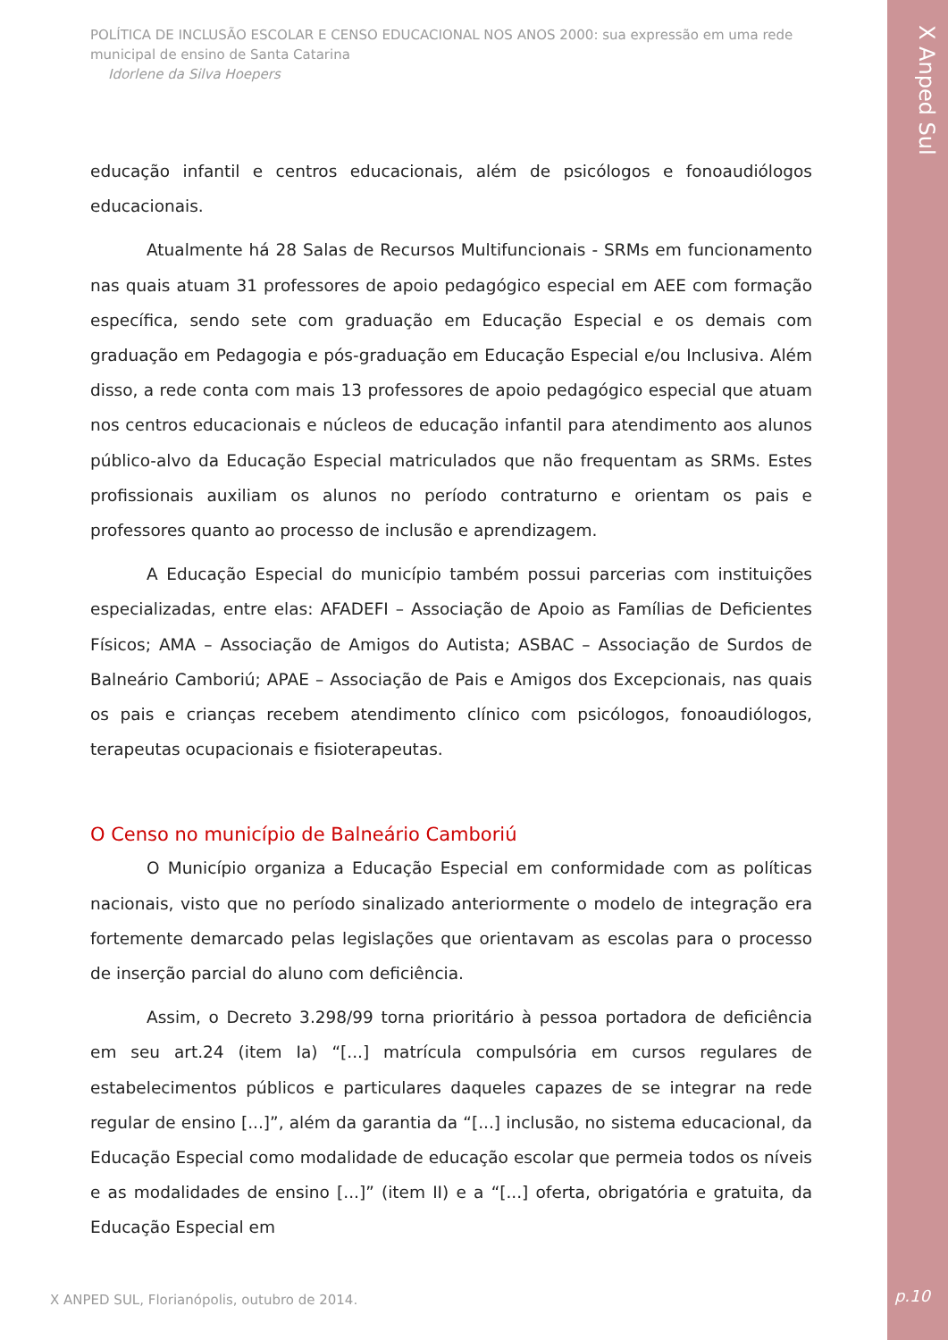POLÍTICA DE INCLUSÃO ESCOLAR E CENSO EDUCACIONAL NOS ANOS 2000: sua expressão em uma rede municipal de ensino de Santa Catarina
Idorlene da Silva Hoepers
educação infantil e centros educacionais, além de psicólogos e fonoaudiólogos educacionais.
Atualmente há 28 Salas de Recursos Multifuncionais - SRMs em funcionamento nas quais atuam 31 professores de apoio pedagógico especial em AEE com formação específica, sendo sete com graduação em Educação Especial e os demais com graduação em Pedagogia e pós-graduação em Educação Especial e/ou Inclusiva. Além disso, a rede conta com mais 13 professores de apoio pedagógico especial que atuam nos centros educacionais e núcleos de educação infantil para atendimento aos alunos público-alvo da Educação Especial matriculados que não frequentam as SRMs. Estes profissionais auxiliam os alunos no período contraturno e orientam os pais e professores quanto ao processo de inclusão e aprendizagem.
A Educação Especial do município também possui parcerias com instituições especializadas, entre elas: AFADEFI – Associação de Apoio as Famílias de Deficientes Físicos; AMA – Associação de Amigos do Autista; ASBAC – Associação de Surdos de Balneário Camboriú; APAE – Associação de Pais e Amigos dos Excepcionais, nas quais os pais e crianças recebem atendimento clínico com psicólogos, fonoaudiólogos, terapeutas ocupacionais e fisioterapeutas.
O Censo no município de Balneário Camboriú
O Município organiza a Educação Especial em conformidade com as políticas nacionais, visto que no período sinalizado anteriormente o modelo de integração era fortemente demarcado pelas legislações que orientavam as escolas para o processo de inserção parcial do aluno com deficiência.
Assim, o Decreto 3.298/99 torna prioritário à pessoa portadora de deficiência em seu art.24 (item Ia) “[...] matrícula compulsória em cursos regulares de estabelecimentos públicos e particulares daqueles capazes de se integrar na rede regular de ensino [...]”, além da garantia da “[...] inclusão, no sistema educacional, da Educação Especial como modalidade de educação escolar que permeia todos os níveis e as modalidades de ensino [...]” (item II) e a “[...] oferta, obrigatória e gratuita, da Educação Especial em
X ANPED SUL, Florianópolis, outubro de 2014.
X Anped Sul
p.10